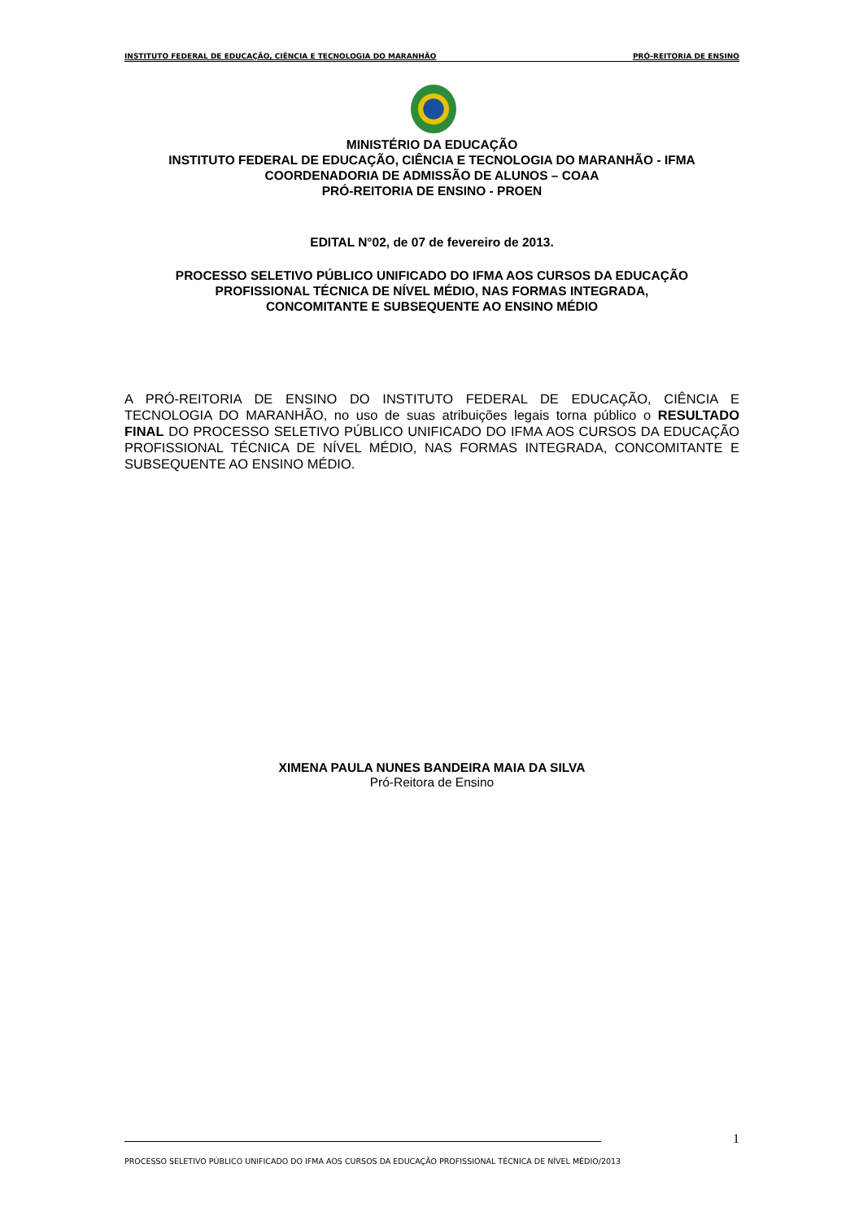INSTITUTO FEDERAL DE EDUCAÇÃO, CIÊNCIA E TECNOLOGIA DO MARANHÃO PRÓ-REITORIA DE ENSINO
MINISTÉRIO DA EDUCAÇÃO
INSTITUTO FEDERAL DE EDUCAÇÃO, CIÊNCIA E TECNOLOGIA DO MARANHÃO - IFMA
COORDENADORIA DE ADMISSÃO DE ALUNOS – COAA
PRÓ-REITORIA DE ENSINO - PROEN
EDITAL N°02, de 07 de fevereiro de 2013.
PROCESSO SELETIVO PÚBLICO UNIFICADO DO IFMA AOS CURSOS DA EDUCAÇÃO
PROFISSIONAL TÉCNICA DE NÍVEL MÉDIO, NAS FORMAS INTEGRADA,
CONCOMITANTE E SUBSEQUENTE AO ENSINO MÉDIO
A PRÓ-REITORIA DE ENSINO DO INSTITUTO FEDERAL DE EDUCAÇÃO, CIÊNCIA E TECNOLOGIA DO MARANHÃO, no uso de suas atribuições legais torna público o RESULTADO FINAL DO PROCESSO SELETIVO PÚBLICO UNIFICADO DO IFMA AOS CURSOS DA EDUCAÇÃO PROFISSIONAL TÉCNICA DE NÍVEL MÉDIO, NAS FORMAS INTEGRADA, CONCOMITANTE E SUBSEQUENTE AO ENSINO MÉDIO.
XIMENA PAULA NUNES BANDEIRA MAIA DA SILVA
Pró-Reitora de Ensino
1
PROCESSO SELETIVO PÚBLICO UNIFICADO DO IFMA AOS CURSOS DA EDUCAÇÃO PROFISSIONAL TÉCNICA DE NÍVEL MÉDIO/2013